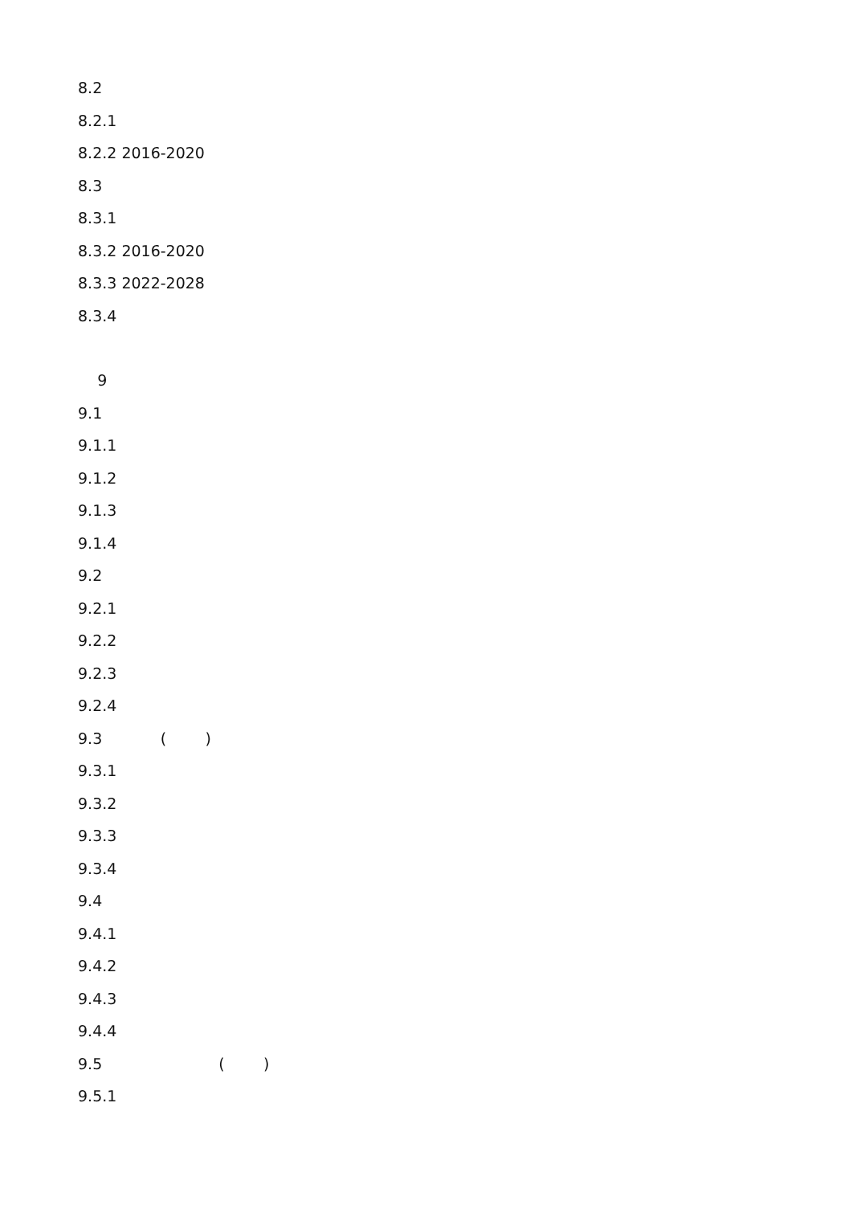8.2
8.2.1
8.2.2 2016-2020
8.3
8.3.1
8.3.2 2016-2020
8.3.3 2022-2028
8.3.4
9
9.1
9.1.1
9.1.2
9.1.3
9.1.4
9.2
9.2.1
9.2.2
9.2.3
9.2.4
9.3 ( )
9.3.1
9.3.2
9.3.3
9.3.4
9.4
9.4.1
9.4.2
9.4.3
9.4.4
9.5 ( )
9.5.1